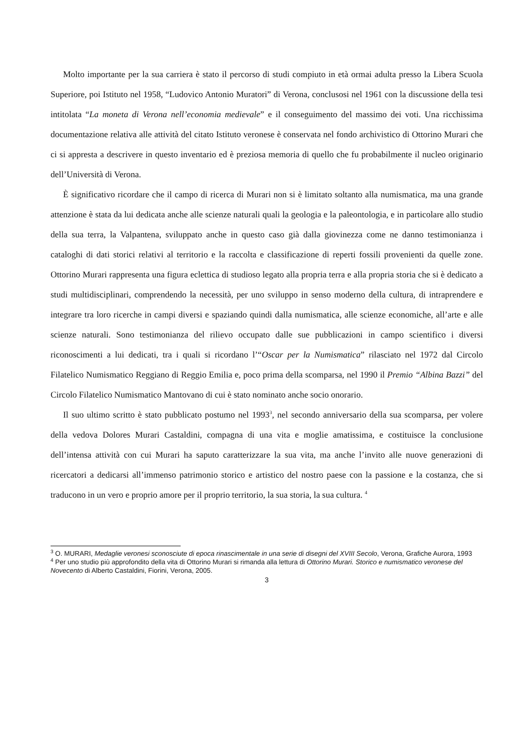Molto importante per la sua carriera è stato il percorso di studi compiuto in età ormai adulta presso la Libera Scuola Superiore, poi Istituto nel 1958, “Ludovico Antonio Muratori” di Verona, conclusosi nel 1961 con la discussione della tesi intitolata “La moneta di Verona nell’economia medievale” e il conseguimento del massimo dei voti. Una ricchissima documentazione relativa alle attività del citato Istituto veronese è conservata nel fondo archivistico di Ottorino Murari che ci si appresta a descrivere in questo inventario ed è preziosa memoria di quello che fu probabilmente il nucleo originario dell’Università di Verona.
È significativo ricordare che il campo di ricerca di Murari non si è limitato soltanto alla numismatica, ma una grande attenzione è stata da lui dedicata anche alle scienze naturali quali la geologia e la paleontologia, e in particolare allo studio della sua terra, la Valpantena, sviluppato anche in questo caso già dalla giovinezza come ne danno testimonianza i cataloghi di dati storici relativi al territorio e la raccolta e classificazione di reperti fossili provenienti da quelle zone. Ottorino Murari rappresenta una figura eclettica di studioso legato alla propria terra e alla propria storia che si è dedicato a studi multidisciplinari, comprendendo la necessità, per uno sviluppo in senso moderno della cultura, di intraprendere e integrare tra loro ricerche in campi diversi e spaziando quindi dalla numismatica, alle scienze economiche, all’arte e alle scienze naturali. Sono testimonianza del rilievo occupato dalle sue pubblicazioni in campo scientifico i diversi riconoscimenti a lui dedicati, tra i quali si ricordano l’“Oscar per la Numismatica” rilasciato nel 1972 dal Circolo Filatelico Numismatico Reggiano di Reggio Emilia e, poco prima della scomparsa, nel 1990 il Premio “Albina Bazzi” del Circolo Filatelico Numismatico Mantovano di cui è stato nominato anche socio onorario.
Il suo ultimo scritto è stato pubblicato postumo nel 1993<sup>3</sup>, nel secondo anniversario della sua scomparsa, per volere della vedova Dolores Murari Castaldini, compagna di una vita e moglie amatissima, e costituisce la conclusione dell’intensa attività con cui Murari ha saputo caratterizzare la sua vita, ma anche l’invito alle nuove generazioni di ricercatori a dedicarsi all’immenso patrimonio storico e artistico del nostro paese con la passione e la costanza, che si traducono in un vero e proprio amore per il proprio territorio, la sua storia, la sua cultura. <sup>4</sup>
<sup>3</sup> O. MURARI, Medaglie veronesi sconosciute di epoca rinascimentale in una serie di disegni del XVIII Secolo, Verona, Grafiche Aurora, 1993
<sup>4</sup> Per uno studio più approfondito della vita di Ottorino Murari si rimanda alla lettura di Ottorino Murari. Storico e numismatico veronese del Novecento di Alberto Castaldini, Fiorini, Verona, 2005.
3